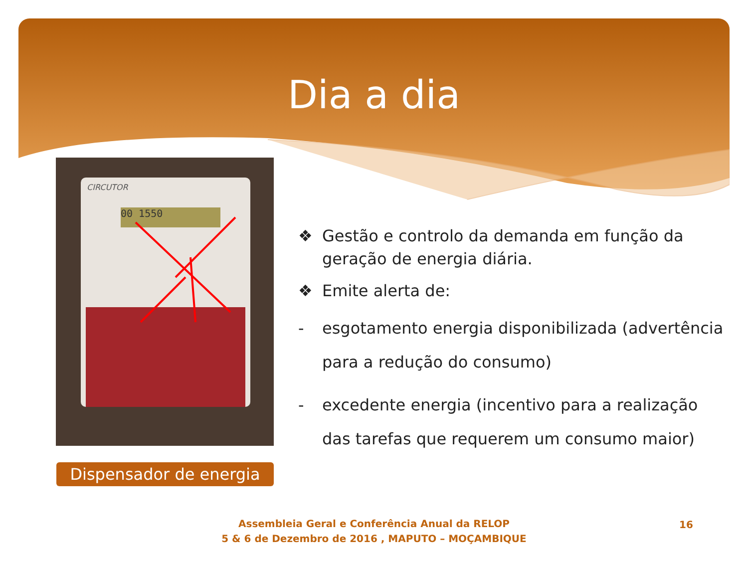Dia a dia
CIRCUTOR
00 1550
Dispensador de energia
❖ Gestão e controlo da demanda em função da geração de energia diária.
❖ Emite alerta de:
- esgotamento energia disponibilizada (advertência para a redução do consumo)
- excedente energia (incentivo para a realização das tarefas que requerem um consumo maior)
Assembleia Geral e Conferência Anual da RELOP
5 & 6 de Dezembro de 2016 , MAPUTO – MOÇAMBIQUE
16